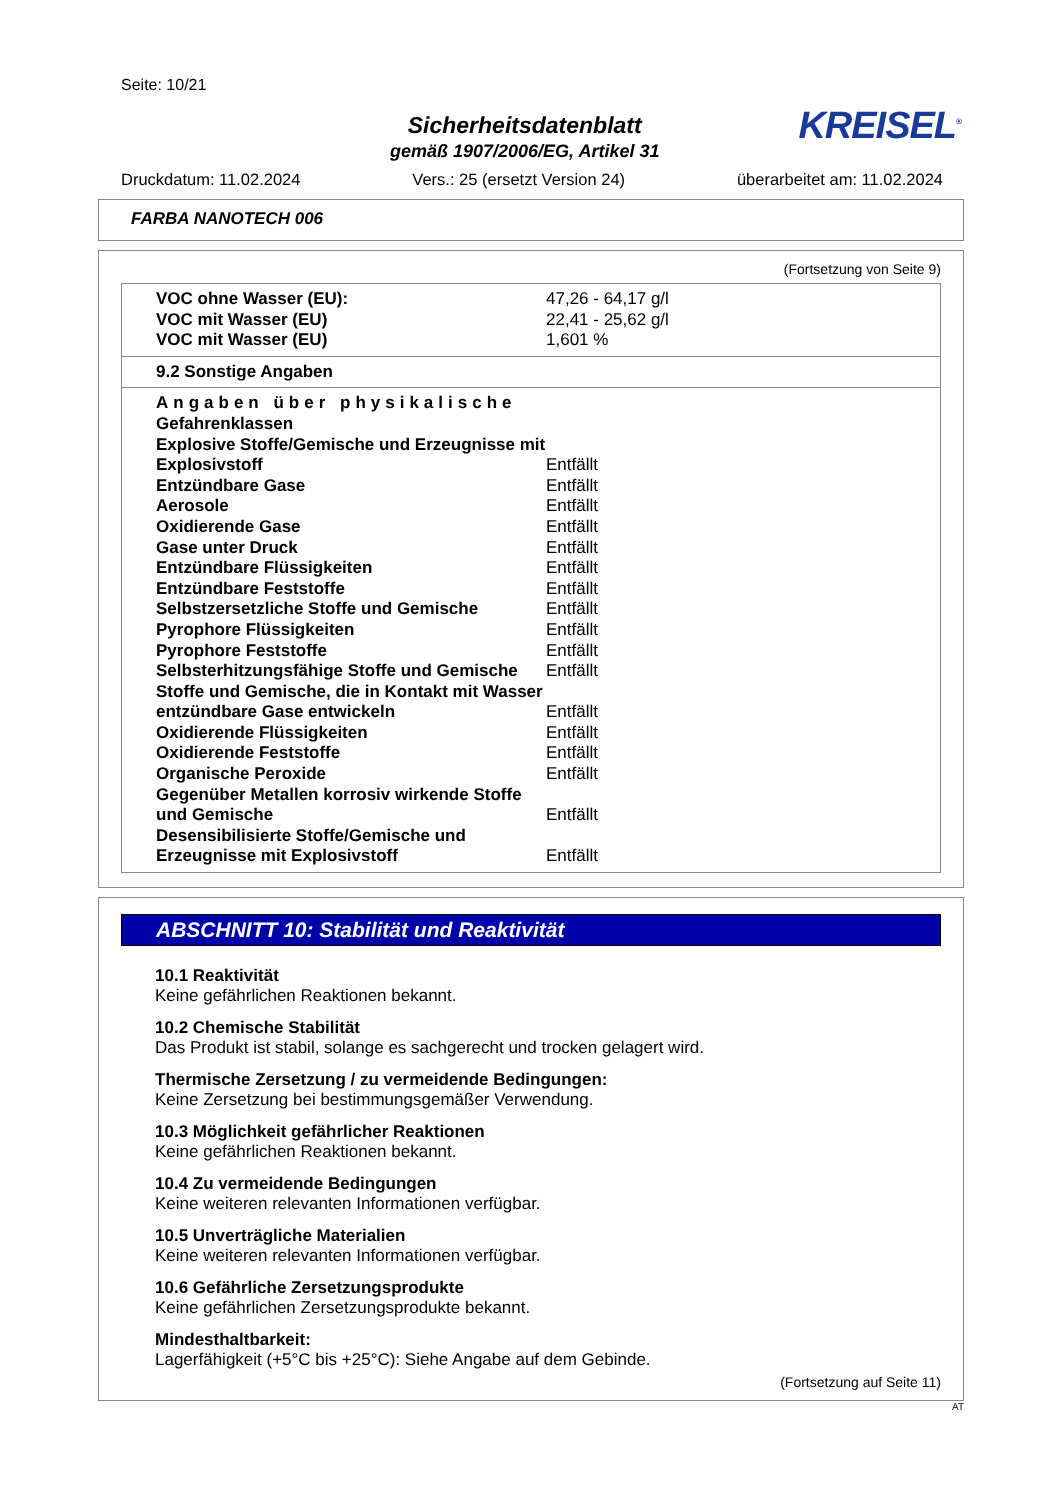Seite: 10/21
Sicherheitsdatenblatt
gemäß 1907/2006/EG, Artikel 31
KREISEL<sup>®</sup>
Druckdatum: 11.02.2024 Vers.: 25 (ersetzt Version 24) überarbeitet am: 11.02.2024
FARBA NANOTECH 006
(Fortsetzung von Seite 9)
| VOC ohne Wasser (EU): | 47,26 - 64,17 g/l |
| VOC mit Wasser (EU) | 22,41 - 25,62 g/l |
| VOC mit Wasser (EU) | 1,601 % |
| 9.2 Sonstige Angaben |
| Angaben über physikalische Gefahrenklassen | |
| Explosive Stoffe/Gemische und Erzeugnisse mit Explosivstoff | Entfällt |
| Entzündbare Gase | Entfällt |
| Aerosole | Entfällt |
| Oxidierende Gase | Entfällt |
| Gase unter Druck | Entfällt |
| Entzündbare Flüssigkeiten | Entfällt |
| Entzündbare Feststoffe | Entfällt |
| Selbstzersetzliche Stoffe und Gemische | Entfällt |
| Pyrophore Flüssigkeiten | Entfällt |
| Pyrophore Feststoffe | Entfällt |
| Selbsterhitzungsfähige Stoffe und Gemische | Entfällt |
| Stoffe und Gemische, die in Kontakt mit Wasser entzündbare Gase entwickeln | Entfällt |
| Oxidierende Flüssigkeiten | Entfällt |
| Oxidierende Feststoffe | Entfällt |
| Organische Peroxide | Entfällt |
| Gegenüber Metallen korrosiv wirkende Stoffe und Gemische | Entfällt |
| Desensibilisierte Stoffe/Gemische und Erzeugnisse mit Explosivstoff | Entfällt |
ABSCHNITT 10: Stabilität und Reaktivität
10.1 Reaktivität
Keine gefährlichen Reaktionen bekannt.
10.2 Chemische Stabilität
Das Produkt ist stabil, solange es sachgerecht und trocken gelagert wird.
Thermische Zersetzung / zu vermeidende Bedingungen:
Keine Zersetzung bei bestimmungsgemäßer Verwendung.
10.3 Möglichkeit gefährlicher Reaktionen
Keine gefährlichen Reaktionen bekannt.
10.4 Zu vermeidende Bedingungen
Keine weiteren relevanten Informationen verfügbar.
10.5 Unverträgliche Materialien
Keine weiteren relevanten Informationen verfügbar.
10.6 Gefährliche Zersetzungsprodukte
Keine gefährlichen Zersetzungsprodukte bekannt.
Mindesthaltbarkeit:
Lagerfähigkeit (+5°C bis +25°C): Siehe Angabe auf dem Gebinde.
(Fortsetzung auf Seite 11)
AT